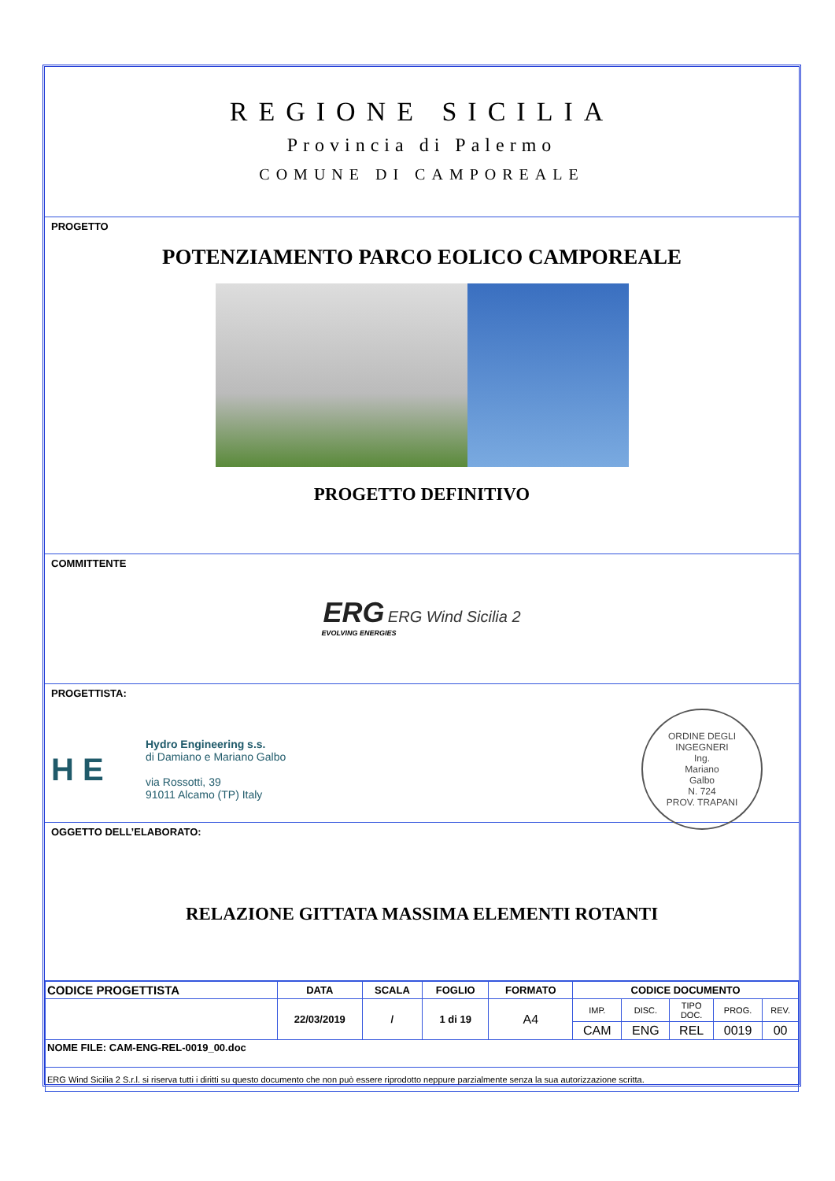REGIONE SICILIA
Provincia di Palermo
COMUNE DI CAMPOREALE
PROGETTO
POTENZIAMENTO PARCO EOLICO CAMPOREALE
PROGETTO DEFINITIVO
COMMITTENTE
ERG ERG Wind Sicilia 2
EVOLVING ENERGIES
PROGETTISTA:
H E
Hydro Engineering s.s.
di Damiano e Mariano Galbo
via Rossotti, 39
91011 Alcamo (TP) Italy
ORDINE DEGLI INGEGNERI
Ing.
Mariano
Galbo
N. 724
PROV. TRAPANI
OGGETTO DELL’ELABORATO:
RELAZIONE GITTATA MASSIMA ELEMENTI ROTANTI
| CODICE PROGETTISTA | DATA | SCALA | FOGLIO | FORMATO | CODICE DOCUMENTO | | | | |
| | 22/03/2019 | / | 1 di 19 | A4 | IMP. | DISC. | TIPO DOC. | PROG. | REV. |
| | | | | | CAM | ENG | REL | 0019 | 00 |
| NOME FILE: CAM-ENG-REL-0019_00.doc | | | | | | | | | |
| ERG Wind Sicilia 2 S.r.l. si riserva tutti i diritti su questo documento che non può essere riprodotto neppure parzialmente senza la sua autorizzazione scritta. | | | | | | | | | |